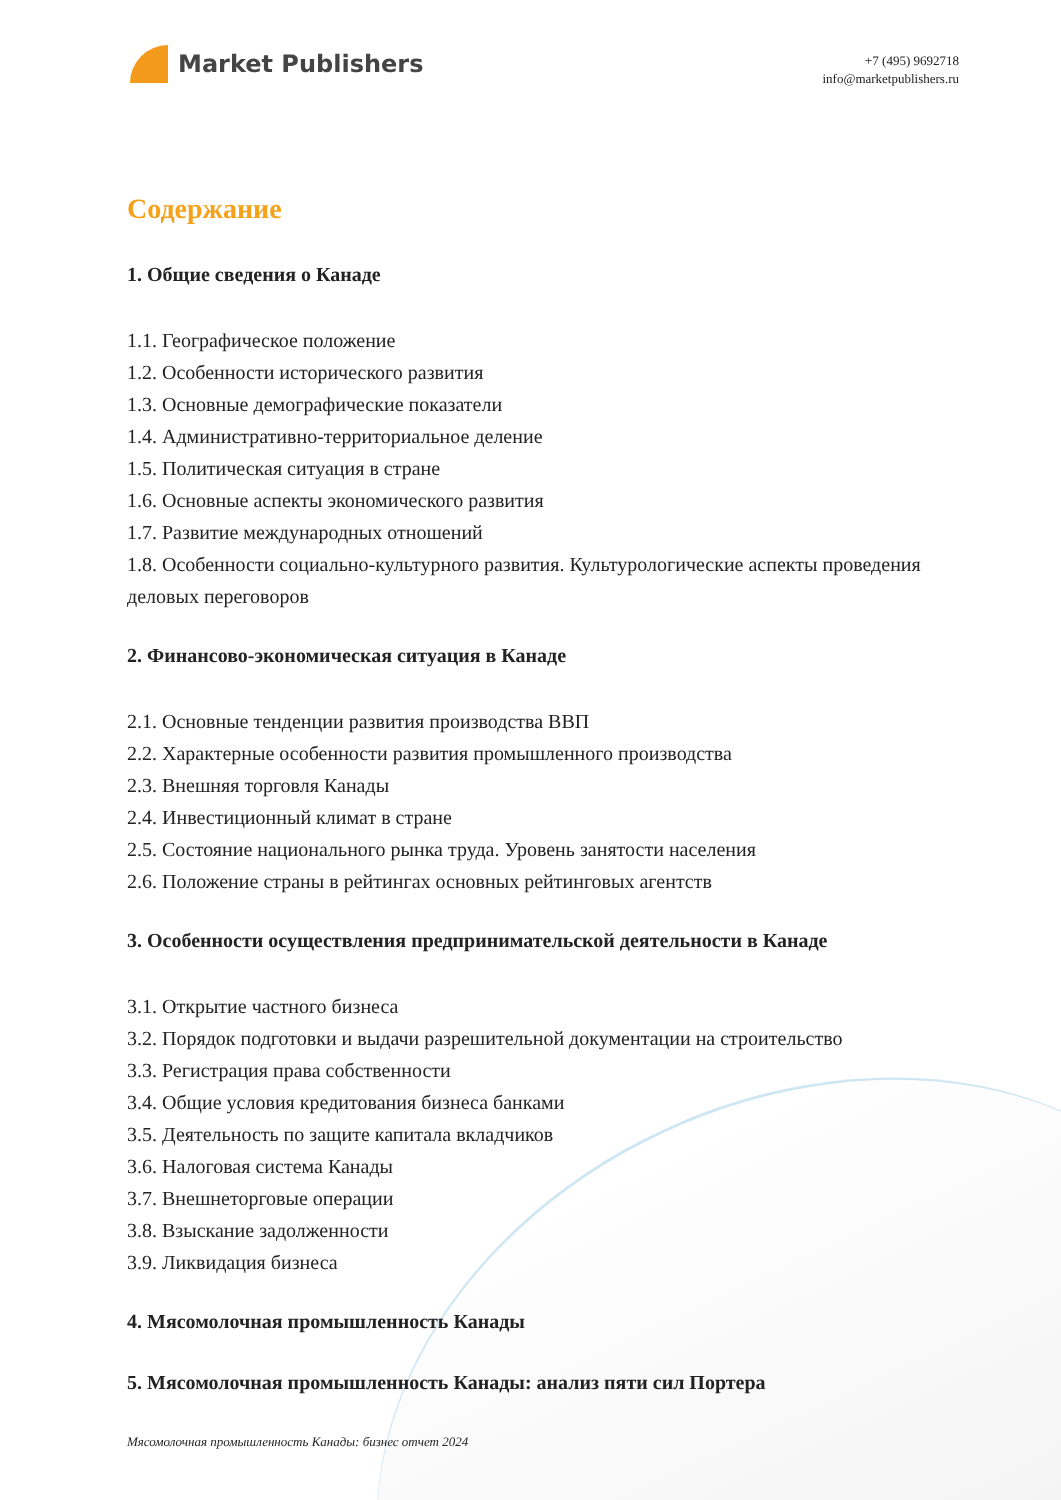Market Publishers
+7 (495) 9692718
info@marketpublishers.ru
Содержание
1. Общие сведения о Канаде
1.1. Географическое положение
1.2. Особенности исторического развития
1.3. Основные демографические показатели
1.4. Административно-территориальное деление
1.5. Политическая ситуация в стране
1.6. Основные аспекты экономического развития
1.7. Развитие международных отношений
1.8. Особенности социально-культурного развития. Культурологические аспекты проведения деловых переговоров
2. Финансово-экономическая ситуация в Канаде
2.1. Основные тенденции развития производства ВВП
2.2. Характерные особенности развития промышленного производства
2.3. Внешняя торговля Канады
2.4. Инвестиционный климат в стране
2.5. Состояние национального рынка труда. Уровень занятости населения
2.6. Положение страны в рейтингах основных рейтинговых агентств
3. Особенности осуществления предпринимательской деятельности в Канаде
3.1. Открытие частного бизнеса
3.2. Порядок подготовки и выдачи разрешительной документации на строительство
3.3. Регистрация права собственности
3.4. Общие условия кредитования бизнеса банками
3.5. Деятельность по защите капитала вкладчиков
3.6. Налоговая система Канады
3.7. Внешнеторговые операции
3.8. Взыскание задолженности
3.9. Ликвидация бизнеса
4. Мясомолочная промышленность Канады
5. Мясомолочная промышленность Канады: анализ пяти сил Портера
Мясомолочная промышленность Канады: бизнес отчет 2024